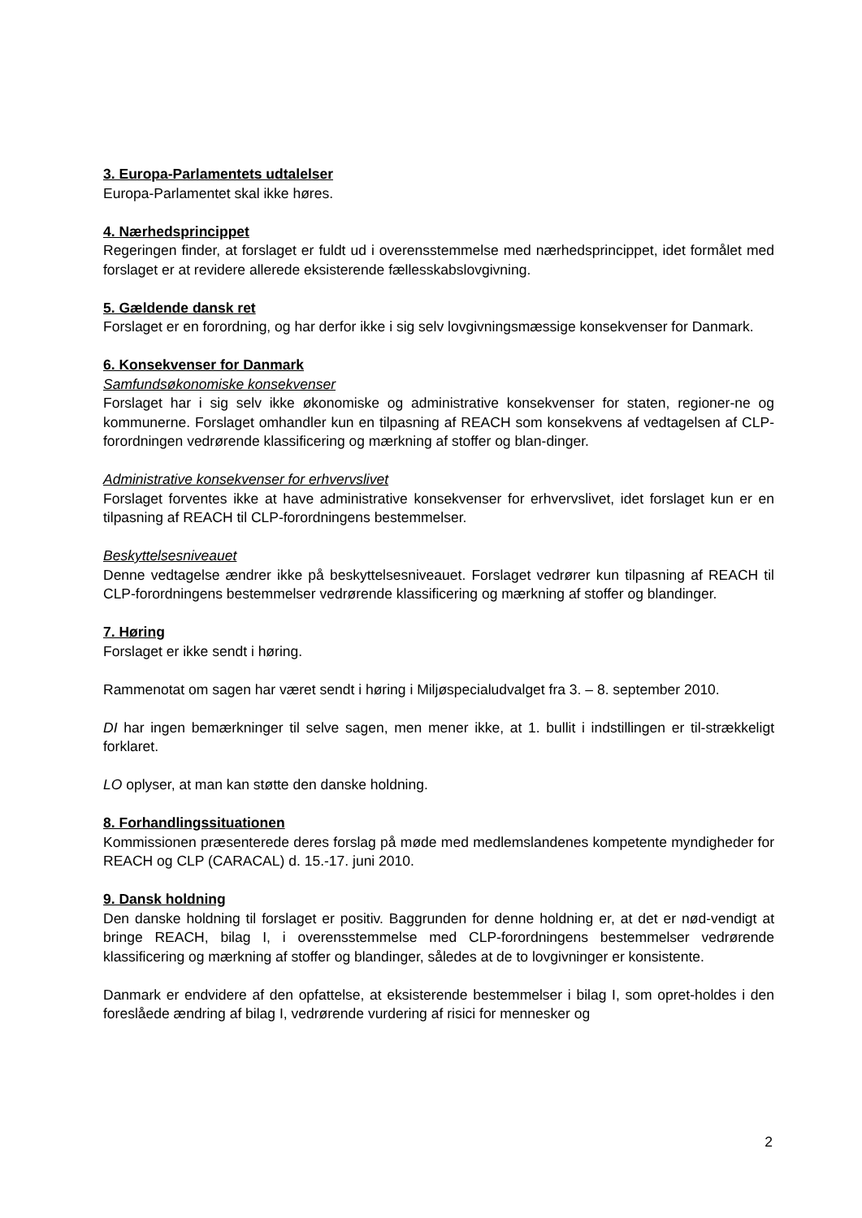3. Europa-Parlamentets udtalelser
Europa-Parlamentet skal ikke høres.
4. Nærhedsprincippet
Regeringen finder, at forslaget er fuldt ud i overensstemmelse med nærhedsprincippet, idet formålet med forslaget er at revidere allerede eksisterende fællesskabslovgivning.
5. Gældende dansk ret
Forslaget er en forordning, og har derfor ikke i sig selv lovgivningsmæssige konsekvenser for Danmark.
6. Konsekvenser for Danmark
Samfundsøkonomiske konsekvenser
Forslaget har i sig selv ikke økonomiske og administrative konsekvenser for staten, regioner-ne og kommunerne. Forslaget omhandler kun en tilpasning af REACH som konsekvens af vedtagelsen af CLP-forordningen vedrørende klassificering og mærkning af stoffer og blan-dinger.
Administrative konsekvenser for erhvervslivet
Forslaget forventes ikke at have administrative konsekvenser for erhvervslivet, idet forslaget kun er en tilpasning af REACH til CLP-forordningens bestemmelser.
Beskyttelsesniveauet
Denne vedtagelse ændrer ikke på beskyttelsesniveauet. Forslaget vedrører kun tilpasning af REACH til CLP-forordningens bestemmelser vedrørende klassificering og mærkning af stoffer og blandinger.
7. Høring
Forslaget er ikke sendt i høring.
Rammenotat om sagen har været sendt i høring i Miljøspecialudvalget fra 3. – 8. september 2010.
DI har ingen bemærkninger til selve sagen, men mener ikke, at 1. bullit i indstillingen er til-strækkeligt forklaret.
LO oplyser, at man kan støtte den danske holdning.
8. Forhandlingssituationen
Kommissionen præsenterede deres forslag på møde med medlemslandenes kompetente myndigheder for REACH og CLP (CARACAL) d. 15.-17. juni 2010.
9. Dansk holdning
Den danske holdning til forslaget er positiv. Baggrunden for denne holdning er, at det er nød-vendigt at bringe REACH, bilag I, i overensstemmelse med CLP-forordningens bestemmelser vedrørende klassificering og mærkning af stoffer og blandinger, således at de to lovgivninger er konsistente.
Danmark er endvidere af den opfattelse, at eksisterende bestemmelser i bilag I, som opret-holdes i den foreslåede ændring af bilag I, vedrørende vurdering af risici for mennesker og
2